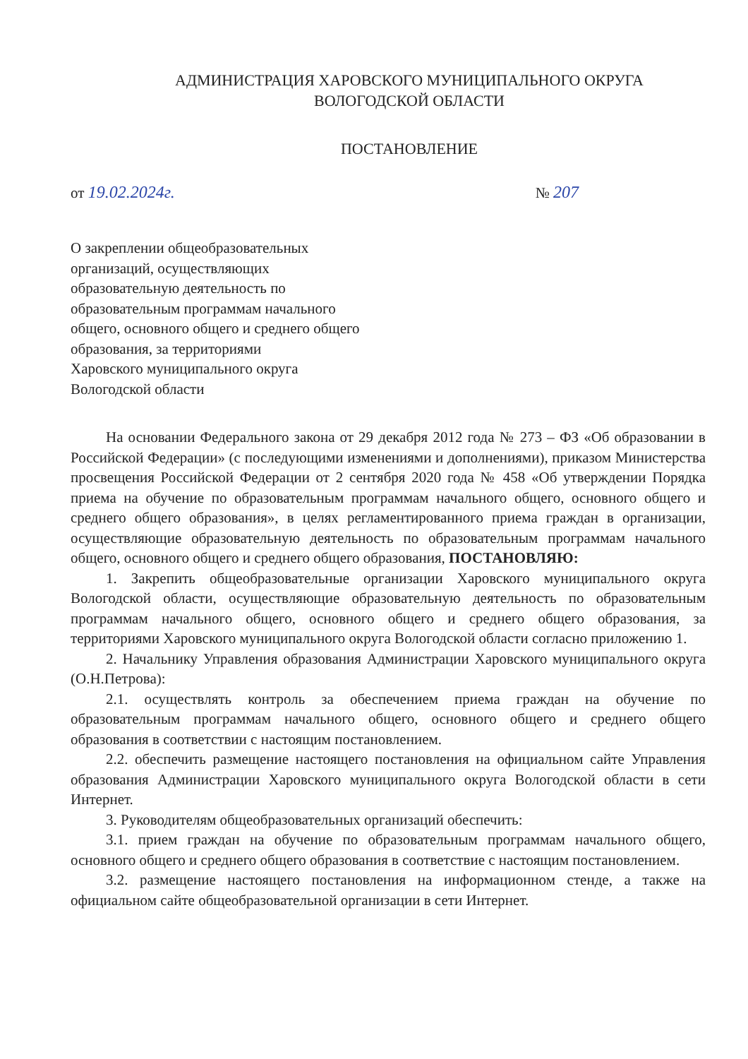АДМИНИСТРАЦИЯ ХАРОВСКОГО МУНИЦИПАЛЬНОГО ОКРУГА
ВОЛОГОДСКОЙ ОБЛАСТИ
ПОСТАНОВЛЕНИЕ
от 19.02.2024г. № 207
О закреплении общеобразовательных
организаций, осуществляющих
образовательную деятельность по
образовательным программам начального
общего, основного общего и среднего общего
образования, за территориями
Харовского муниципального округа
Вологодской области
На основании Федерального закона от 29 декабря 2012 года № 273 – ФЗ «Об образовании в Российской Федерации» (с последующими изменениями и дополнениями), приказом Министерства просвещения Российской Федерации от 2 сентября 2020 года № 458 «Об утверждении Порядка приема на обучение по образовательным программам начального общего, основного общего и среднего общего образования», в целях регламентированного приема граждан в организации, осуществляющие образовательную деятельность по образовательным программам начального общего, основного общего и среднего общего образования, ПОСТАНОВЛЯЮ:
1. Закрепить общеобразовательные организации Харовского муниципального округа Вологодской области, осуществляющие образовательную деятельность по образовательным программам начального общего, основного общего и среднего общего образования, за территориями Харовского муниципального округа Вологодской области согласно приложению 1.
2. Начальнику Управления образования Администрации Харовского муниципального округа (О.Н.Петрова):
2.1. осуществлять контроль за обеспечением приема граждан на обучение по образовательным программам начального общего, основного общего и среднего общего образования в соответствии с настоящим постановлением.
2.2. обеспечить размещение настоящего постановления на официальном сайте Управления образования Администрации Харовского муниципального округа Вологодской области в сети Интернет.
3. Руководителям общеобразовательных организаций обеспечить:
3.1. прием граждан на обучение по образовательным программам начального общего, основного общего и среднего общего образования в соответствие с настоящим постановлением.
3.2. размещение настоящего постановления на информационном стенде, а также на официальном сайте общеобразовательной организации в сети Интернет.